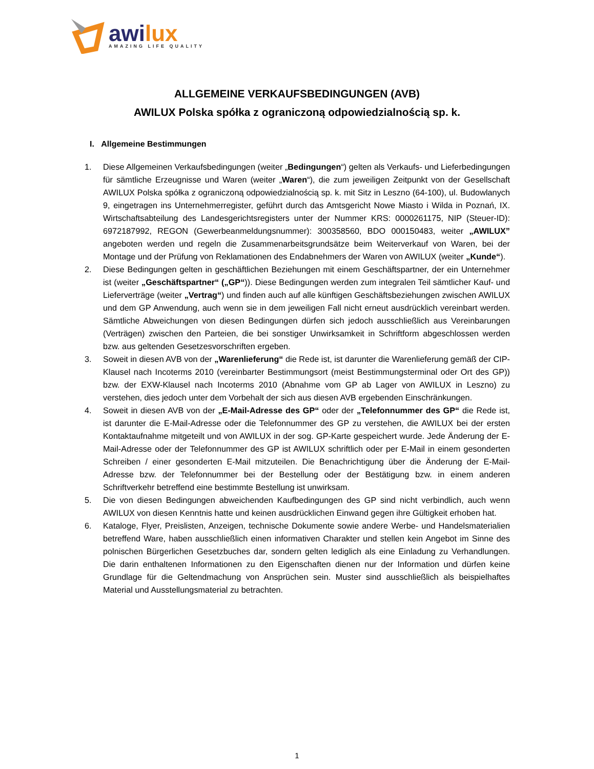awi lux
AMAZING LIFE QUALITY
ALLGEMEINE VERKAUFSBEDINGUNGEN (AVB)
AWILUX Polska spółka z ograniczoną odpowiedzialnością sp. k.
I. Allgemeine Bestimmungen
1. Diese Allgemeinen Verkaufsbedingungen (weiter „Bedingungen“) gelten als Verkaufs- und Lieferbedingungen für sämtliche Erzeugnisse und Waren (weiter „Waren“), die zum jeweiligen Zeitpunkt von der Gesellschaft AWILUX Polska spółka z ograniczoną odpowiedzialnością sp. k. mit Sitz in Leszno (64-100), ul. Budowlanych 9, eingetragen ins Unternehmerregister, geführt durch das Amtsgericht Nowe Miasto i Wilda in Poznań, IX. Wirtschaftsabteilung des Landesgerichtsregisters unter der Nummer KRS: 0000261175, NIP (Steuer-ID): 6972187992, REGON (Gewerbeanmeldungsnummer): 300358560, BDO 000150483, weiter „AWILUX” angeboten werden und regeln die Zusammenarbeitsgrundsätze beim Weiterverkauf von Waren, bei der Montage und der Prüfung von Reklamationen des Endabnehmers der Waren von AWILUX (weiter „Kunde“).
2. Diese Bedingungen gelten in geschäftlichen Beziehungen mit einem Geschäftspartner, der ein Unternehmer ist (weiter „Geschäftspartner“ („GP“)). Diese Bedingungen werden zum integralen Teil sämtlicher Kauf- und Lieferverträge (weiter „Vertrag“) und finden auch auf alle künftigen Geschäftsbeziehungen zwischen AWILUX und dem GP Anwendung, auch wenn sie in dem jeweiligen Fall nicht erneut ausdrücklich vereinbart werden. Sämtliche Abweichungen von diesen Bedingungen dürfen sich jedoch ausschließlich aus Vereinbarungen (Verträgen) zwischen den Parteien, die bei sonstiger Unwirksamkeit in Schriftform abgeschlossen werden bzw. aus geltenden Gesetzesvorschriften ergeben.
3. Soweit in diesen AVB von der „Warenlieferung“ die Rede ist, ist darunter die Warenlieferung gemäß der CIP-Klausel nach Incoterms 2010 (vereinbarter Bestimmungsort (meist Bestimmungsterminal oder Ort des GP)) bzw. der EXW-Klausel nach Incoterms 2010 (Abnahme vom GP ab Lager von AWILUX in Leszno) zu verstehen, dies jedoch unter dem Vorbehalt der sich aus diesen AVB ergebenden Einschränkungen.
4. Soweit in diesen AVB von der „E-Mail-Adresse des GP“ oder der „Telefonnummer des GP“ die Rede ist, ist darunter die E-Mail-Adresse oder die Telefonnummer des GP zu verstehen, die AWILUX bei der ersten Kontaktaufnahme mitgeteilt und von AWILUX in der sog. GP-Karte gespeichert wurde. Jede Änderung der E-Mail-Adresse oder der Telefonnummer des GP ist AWILUX schriftlich oder per E-Mail in einem gesonderten Schreiben / einer gesonderten E-Mail mitzuteilen. Die Benachrichtigung über die Änderung der E-Mail-Adresse bzw. der Telefonnummer bei der Bestellung oder der Bestätigung bzw. in einem anderen Schriftverkehr betreffend eine bestimmte Bestellung ist unwirksam.
5. Die von diesen Bedingungen abweichenden Kaufbedingungen des GP sind nicht verbindlich, auch wenn AWILUX von diesen Kenntnis hatte und keinen ausdrücklichen Einwand gegen ihre Gültigkeit erhoben hat.
6. Kataloge, Flyer, Preislisten, Anzeigen, technische Dokumente sowie andere Werbe- und Handelsmaterialien betreffend Ware, haben ausschließlich einen informativen Charakter und stellen kein Angebot im Sinne des polnischen Bürgerlichen Gesetzbuches dar, sondern gelten lediglich als eine Einladung zu Verhandlungen. Die darin enthaltenen Informationen zu den Eigenschaften dienen nur der Information und dürfen keine Grundlage für die Geltendmachung von Ansprüchen sein. Muster sind ausschließlich als beispielhaftes Material und Ausstellungsmaterial zu betrachten.
1